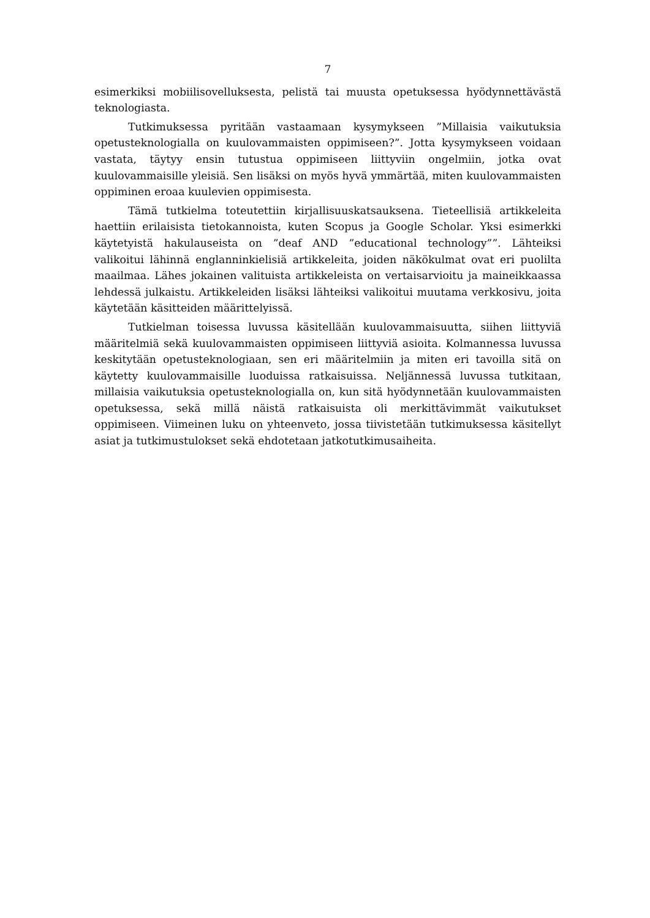7
esimerkiksi mobiilisovelluksesta, pelistä tai muusta opetuksessa hyödynnettävästä teknologiasta.
Tutkimuksessa pyritään vastaamaan kysymykseen ”Millaisia vaikutuksia opetusteknologialla on kuulovammaisten oppimiseen?”. Jotta kysymykseen voidaan vastata, täytyy ensin tutustua oppimiseen liittyviin ongelmiin, jotka ovat kuulovammaisille yleisiä. Sen lisäksi on myös hyvä ymmärtää, miten kuulovammaisten oppiminen eroaa kuulevien oppimisesta.
Tämä tutkielma toteutettiin kirjallisuuskatsauksena. Tieteellisiä artikkeleita haettiin erilaisista tietokannoista, kuten Scopus ja Google Scholar. Yksi esimerkki käytetyistä hakulauseista on ”deaf AND ”educational technology””. Lähteiksi valikoitui lähinnä englanninkielisiä artikkeleita, joiden näkökulmat ovat eri puolilta maailmaa. Lähes jokainen valituista artikkeleista on vertaisarvioitu ja maineikkaassa lehdessä julkaistu. Artikkeleiden lisäksi lähteiksi valikoitui muutama verkkosivu, joita käytetään käsitteiden määrittelyissä.
Tutkielman toisessa luvussa käsitellään kuulovammaisuutta, siihen liittyviä määritelmiä sekä kuulovammaisten oppimiseen liittyviä asioita. Kolmannessa luvussa keskitytään opetusteknologiaan, sen eri määritelmiin ja miten eri tavoilla sitä on käytetty kuulovammaisille luoduissa ratkaisuissa. Neljännessä luvussa tutkitaan, millaisia vaikutuksia opetusteknologialla on, kun sitä hyödynnetään kuulovammaisten opetuksessa, sekä millä näistä ratkaisuista oli merkittävimmät vaikutukset oppimiseen. Viimeinen luku on yhteenveto, jossa tiivistetään tutkimuksessa käsitellyt asiat ja tutkimustulokset sekä ehdotetaan jatkotutkimusaiheita.